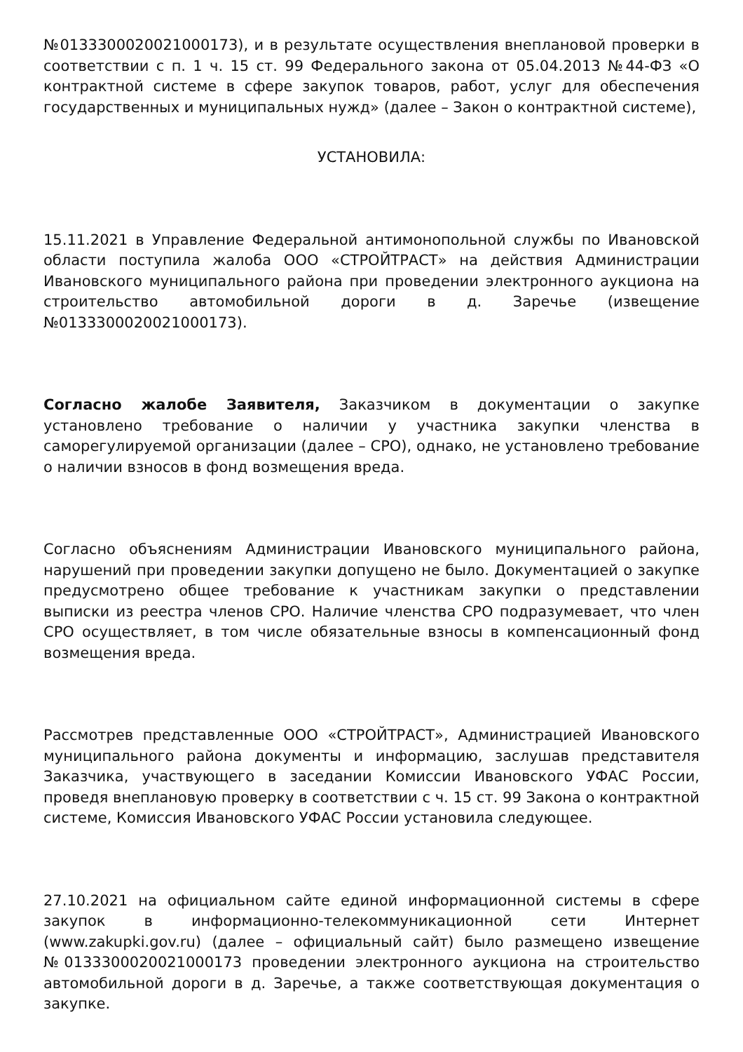№0133300020021000173), и в результате осуществления внеплановой проверки в соответствии с п. 1 ч. 15 ст. 99 Федерального закона от 05.04.2013 №44-ФЗ «О контрактной системе в сфере закупок товаров, работ, услуг для обеспечения государственных и муниципальных нужд» (далее – Закон о контрактной системе),
УСТАНОВИЛА:
15.11.2021 в Управление Федеральной антимонопольной службы по Ивановской области поступила жалоба ООО «СТРОЙТРАСТ» на действия Администрации Ивановского муниципального района при проведении электронного аукциона на строительство автомобильной дороги в д. Заречье (извещение №0133300020021000173).
Согласно жалобе Заявителя, Заказчиком в документации о закупке установлено требование о наличии у участника закупки членства в саморегулируемой организации (далее – СРО), однако, не установлено требование о наличии взносов в фонд возмещения вреда.
Согласно объяснениям Администрации Ивановского муниципального района, нарушений при проведении закупки допущено не было. Документацией о закупке предусмотрено общее требование к участникам закупки о представлении выписки из реестра членов СРО. Наличие членства СРО подразумевает, что член СРО осуществляет, в том числе обязательные взносы в компенсационный фонд возмещения вреда.
Рассмотрев представленные ООО «СТРОЙТРАСТ», Администрацией Ивановского муниципального района документы и информацию, заслушав представителя Заказчика, участвующего в заседании Комиссии Ивановского УФАС России, проведя внеплановую проверку в соответствии с ч. 15 ст. 99 Закона о контрактной системе, Комиссия Ивановского УФАС России установила следующее.
27.10.2021 на официальном сайте единой информационной системы в сфере закупок в информационно-телекоммуникационной сети Интернет (www.zakupki.gov.ru) (далее – официальный сайт) было размещено извещение №0133300020021000173 проведении электронного аукциона на строительство автомобильной дороги в д. Заречье, а также соответствующая документация о закупке.